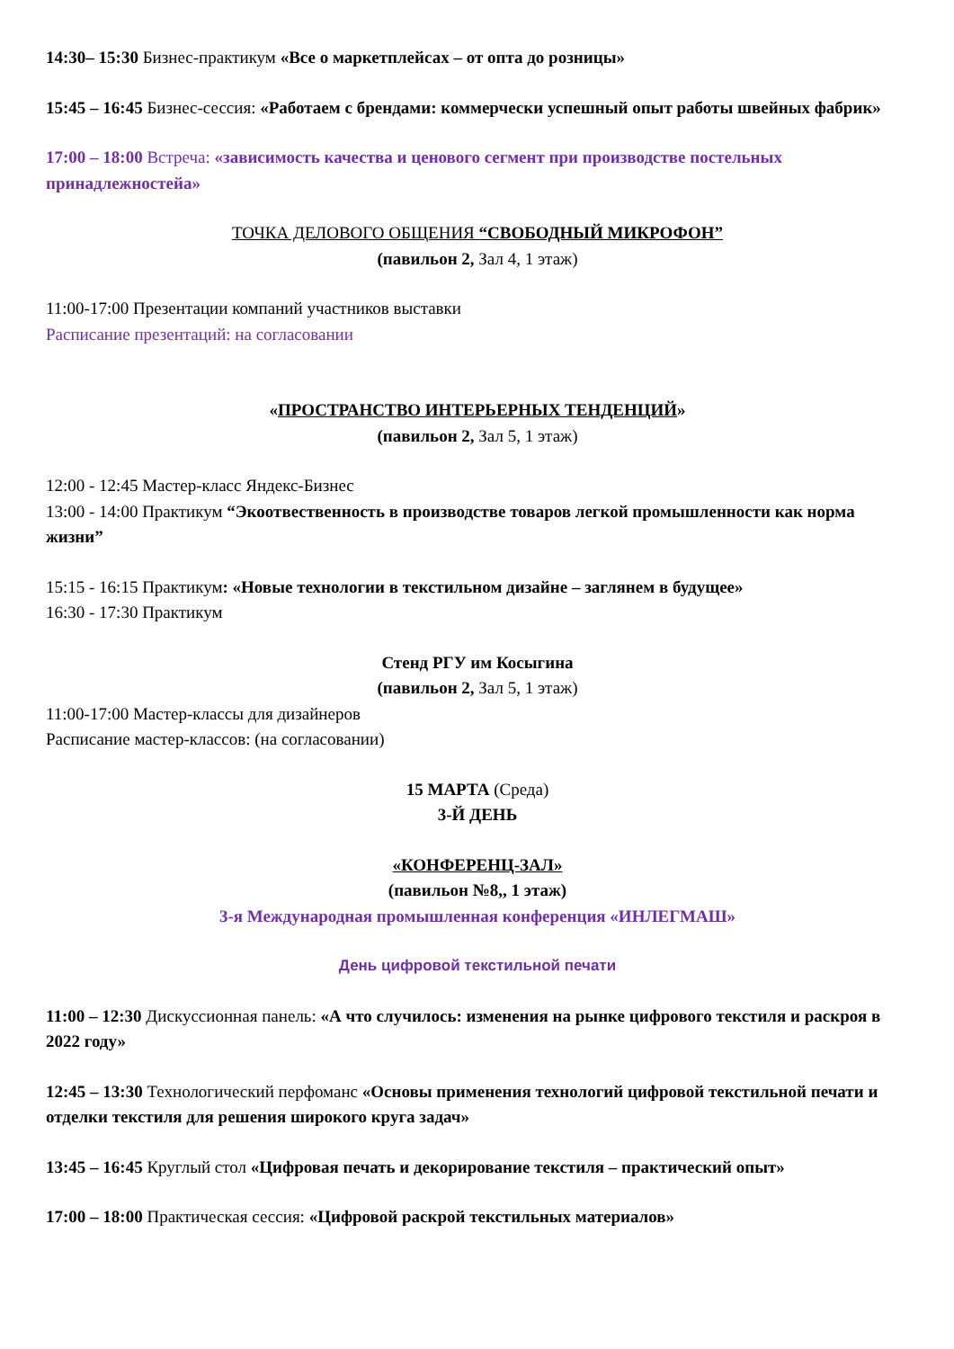14:30– 15:30 Бизнес-практикум «Все о маркетплейсах – от опта до розницы»
15:45 – 16:45 Бизнес-сессия: «Работаем с брендами: коммерчески успешный опыт работы швейных фабрик»
17:00 – 18:00 Встреча: «зависимость качества и ценового сегмент при производстве постельных принадлежностейа»
ТОЧКА ДЕЛОВОГО ОБЩЕНИЯ “СВОБОДНЫЙ МИКРОФОН”
(павильон 2, Зал 4, 1 этаж)
11:00-17:00 Презентации компаний участников выставки
Расписание презентаций: на согласовании
«ПРОСТРАНСТВО ИНТЕРЬЕРНЫХ ТЕНДЕНЦИЙ»
(павильон 2, Зал 5, 1 этаж)
12:00 - 12:45 Мастер-класс Яндекс-Бизнес
13:00 - 14:00 Практикум “Экоотвественность в производстве товаров легкой промышленности как норма жизни”
15:15 - 16:15 Практикум: «Новые технологии в текстильном дизайне – заглянем в будущее»
16:30 - 17:30 Практикум
Стенд РГУ им Косыгина
(павильон 2, Зал 5, 1 этаж)
11:00-17:00 Мастер-классы для дизайнеров
Расписание мастер-классов: (на согласовании)
15 МАРТА (Среда)
3-Й ДЕНЬ
«КОНФЕРЕНЦ-ЗАЛ»
(павильон №8,, 1 этаж)
3-я Международная промышленная конференция «ИНЛЕГМАШ»
День цифровой текстильной печати
11:00 – 12:30 Дискуссионная панель: «А что случилось: изменения на рынке цифрового текстиля и раскроя в 2022 году»
12:45 – 13:30 Технологический перфоманс «Основы применения технологий цифровой текстильной печати и отделки текстиля для решения широкого круга задач»
13:45 – 16:45 Круглый стол «Цифровая печать и декорирование текстиля – практический опыт»
17:00 – 18:00 Практическая сессия: «Цифровой раскрой текстильных материалов»